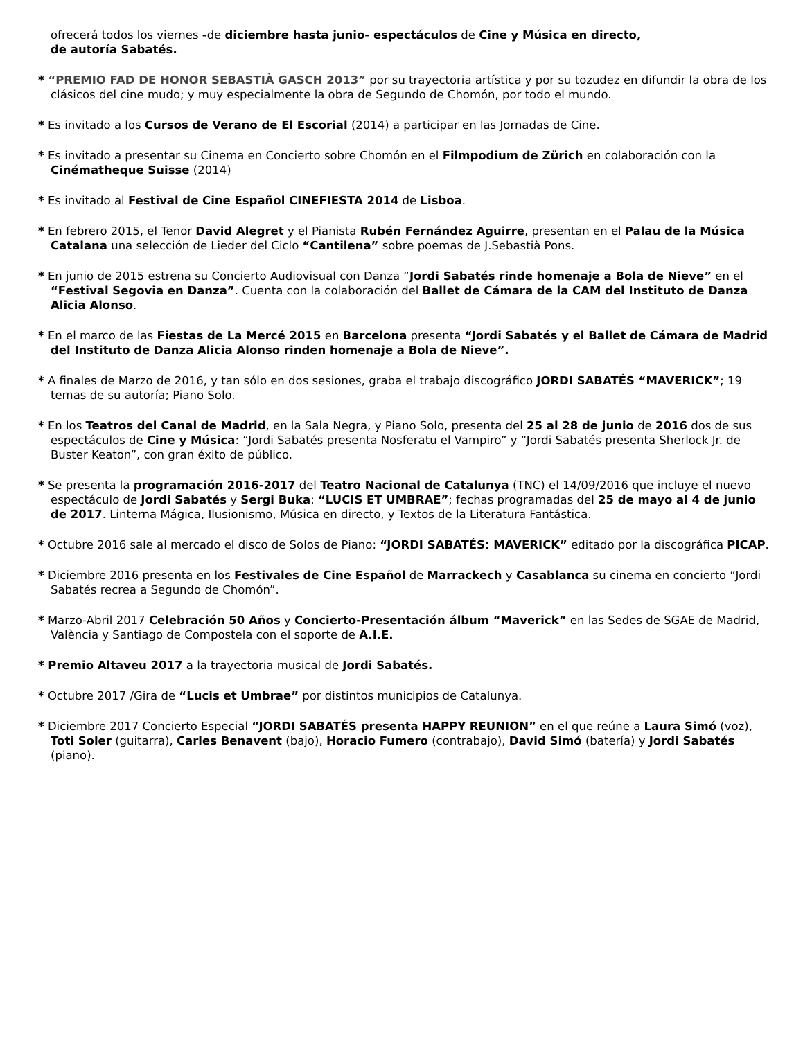ofrecerá todos los viernes -de diciembre hasta junio- espectáculos de Cine y Música en directo,
de autoría Sabatés.
* “PREMIO FAD DE HONOR SEBASTIÀ GASCH 2013” por su trayectoria artística y por su tozudez en difundir la obra de los clásicos del cine mudo; y muy especialmente la obra de Segundo de Chomón, por todo el mundo.
* Es invitado a los Cursos de Verano de El Escorial (2014) a participar en las Jornadas de Cine.
* Es invitado a presentar su Cinema en Concierto sobre Chomón en el Filmpodium de Zürich en colaboración con la Cinématheque Suisse (2014)
* Es invitado al Festival de Cine Español CINEFIESTA 2014 de Lisboa.
* En febrero 2015, el Tenor David Alegret y el Pianista Rubén Fernández Aguirre, presentan en el Palau de la Música Catalana una selección de Lieder del Ciclo “Cantilena” sobre poemas de J.Sebastià Pons.
* En junio de 2015 estrena su Concierto Audiovisual con Danza “Jordi Sabatés rinde homenaje a Bola de Nieve” en el “Festival Segovia en Danza”. Cuenta con la colaboración del Ballet de Cámara de la CAM del Instituto de Danza Alicia Alonso.
* En el marco de las Fiestas de La Mercé 2015 en Barcelona presenta “Jordi Sabatés y el Ballet de Cámara de Madrid del Instituto de Danza Alicia Alonso rinden homenaje a Bola de Nieve”.
* A finales de Marzo de 2016, y tan sólo en dos sesiones, graba el trabajo discográfico JORDI SABATÉS “MAVERICK”; 19 temas de su autoría; Piano Solo.
* En los Teatros del Canal de Madrid, en la Sala Negra, y Piano Solo, presenta del 25 al 28 de junio de 2016 dos de sus espectáculos de Cine y Música: “Jordi Sabatés presenta Nosferatu el Vampiro” y “Jordi Sabatés presenta Sherlock Jr. de Buster Keaton”, con gran éxito de público.
* Se presenta la programación 2016-2017 del Teatro Nacional de Catalunya (TNC) el 14/09/2016 que incluye el nuevo espectáculo de Jordi Sabatés y Sergi Buka: “LUCIS ET UMBRAE”; fechas programadas del 25 de mayo al 4 de junio de 2017. Linterna Mágica, Ilusionismo, Música en directo, y Textos de la Literatura Fantástica.
* Octubre 2016 sale al mercado el disco de Solos de Piano: “JORDI SABATÉS: MAVERICK” editado por la discográfica PICAP.
* Diciembre 2016 presenta en los Festivales de Cine Español de Marrackech y Casablanca su cinema en concierto “Jordi Sabatés recrea a Segundo de Chomón”.
* Marzo-Abril 2017 Celebración 50 Años y Concierto-Presentación álbum “Maverick” en las Sedes de SGAE de Madrid, València y Santiago de Compostela con el soporte de A.I.E.
* Premio Altaveu 2017 a la trayectoria musical de Jordi Sabatés.
* Octubre 2017 /Gira de “Lucis et Umbrae” por distintos municipios de Catalunya.
* Diciembre 2017 Concierto Especial “JORDI SABATÉS presenta HAPPY REUNION” en el que reúne a Laura Simó (voz), Toti Soler (guitarra), Carles Benavent (bajo), Horacio Fumero (contrabajo), David Simó (batería) y Jordi Sabatés (piano).